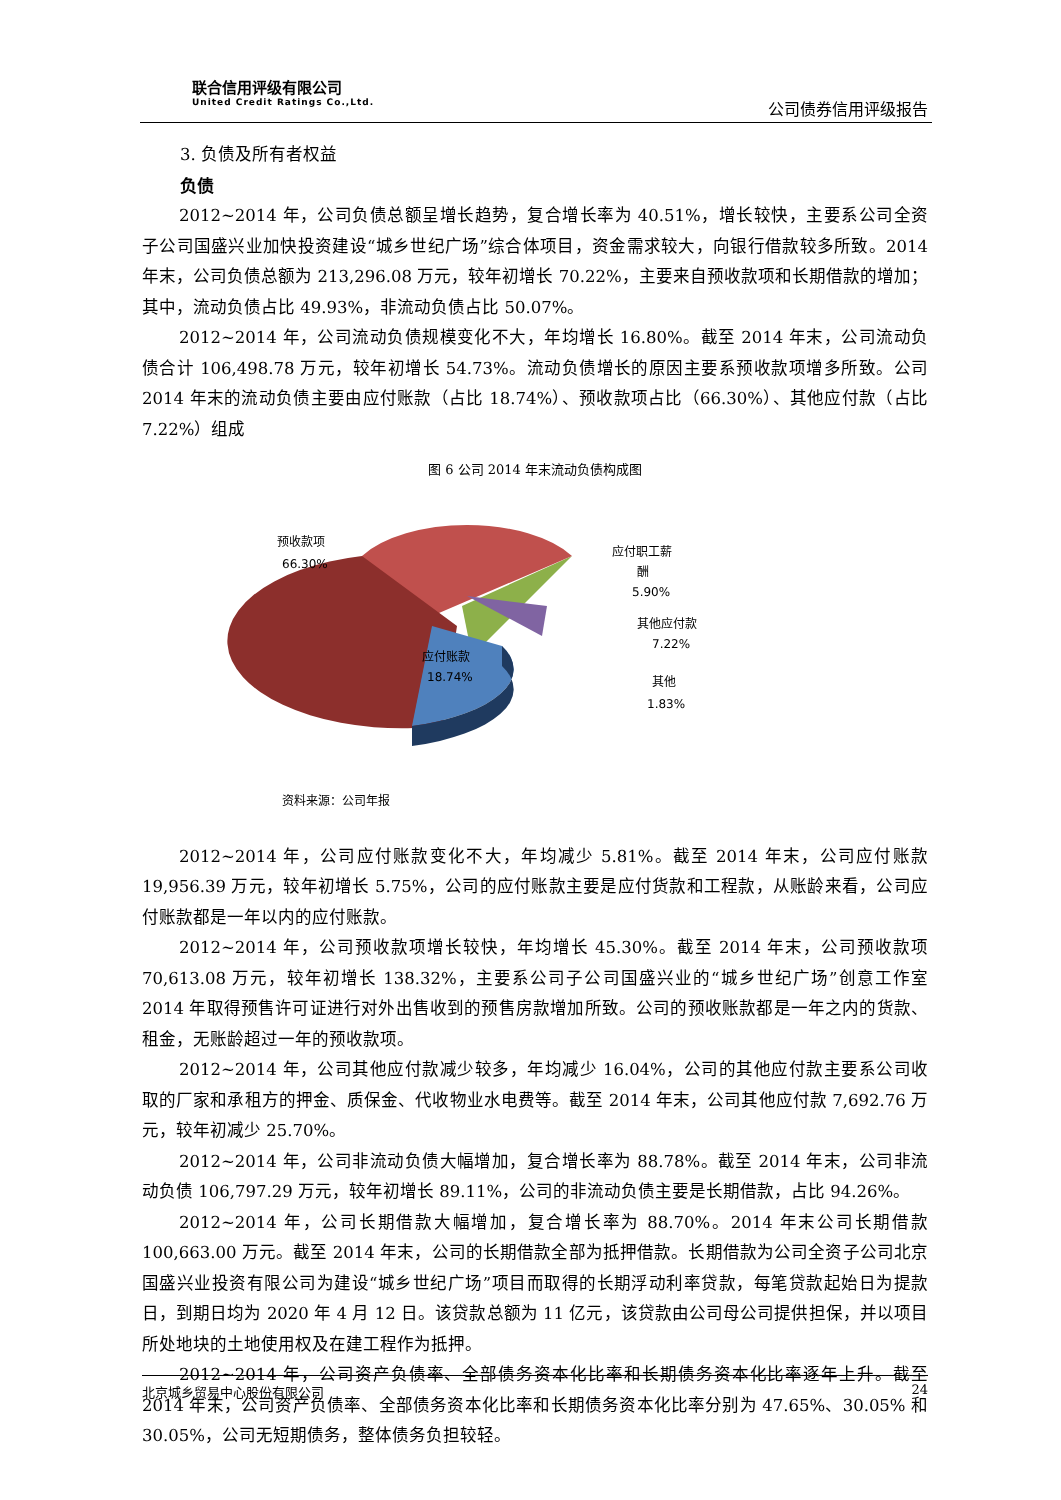联合信用评级有限公司
United Credit Ratings Co.,Ltd.
公司债券信用评级报告
3. 负债及所有者权益
负债
2012~2014 年，公司负债总额呈增长趋势，复合增长率为 40.51%，增长较快，主要系公司全资子公司国盛兴业加快投资建设“城乡世纪广场”综合体项目，资金需求较大，向银行借款较多所致。2014 年末，公司负债总额为 213,296.08 万元，较年初增长 70.22%，主要来自预收款项和长期借款的增加；其中，流动负债占比 49.93%，非流动负债占比 50.07%。
2012~2014 年，公司流动负债规模变化不大，年均增长 16.80%。截至 2014 年末，公司流动负债合计 106,498.78 万元，较年初增长 54.73%。流动负债增长的原因主要系预收款项增多所致。公司 2014 年末的流动负债主要由应付账款（占比 18.74%）、预收款项占比（66.30%）、其他应付款（占比 7.22%）组成
图 6 公司 2014 年末流动负债构成图
预收款项
66.30%
应付职工薪
酬
5.90%
其他应付款
7.22%
应付账款
18.74%
其他
1.83%
资料来源：公司年报
2012~2014 年，公司应付账款变化不大，年均减少 5.81%。截至 2014 年末，公司应付账款 19,956.39 万元，较年初增长 5.75%，公司的应付账款主要是应付货款和工程款，从账龄来看，公司应付账款都是一年以内的应付账款。
2012~2014 年，公司预收款项增长较快，年均增长 45.30%。截至 2014 年末，公司预收款项 70,613.08 万元，较年初增长 138.32%，主要系公司子公司国盛兴业的“城乡世纪广场”创意工作室 2014 年取得预售许可证进行对外出售收到的预售房款增加所致。公司的预收账款都是一年之内的货款、租金，无账龄超过一年的预收款项。
2012~2014 年，公司其他应付款减少较多，年均减少 16.04%，公司的其他应付款主要系公司收取的厂家和承租方的押金、质保金、代收物业水电费等。截至 2014 年末，公司其他应付款 7,692.76 万元，较年初减少 25.70%。
2012~2014 年，公司非流动负债大幅增加，复合增长率为 88.78%。截至 2014 年末，公司非流动负债 106,797.29 万元，较年初增长 89.11%，公司的非流动负债主要是长期借款，占比 94.26%。
2012~2014 年，公司长期借款大幅增加，复合增长率为 88.70%。2014 年末公司长期借款 100,663.00 万元。截至 2014 年末，公司的长期借款全部为抵押借款。长期借款为公司全资子公司北京国盛兴业投资有限公司为建设“城乡世纪广场”项目而取得的长期浮动利率贷款，每笔贷款起始日为提款日，到期日均为 2020 年 4 月 12 日。该贷款总额为 11 亿元，该贷款由公司母公司提供担保，并以项目所处地块的土地使用权及在建工程作为抵押。
2012~2014 年，公司资产负债率、全部债务资本化比率和长期债务资本化比率逐年上升。截至 2014 年末，公司资产负债率、全部债务资本化比率和长期债务资本化比率分别为 47.65%、30.05% 和 30.05%，公司无短期债务，整体债务负担较轻。
北京城乡贸易中心股份有限公司 24